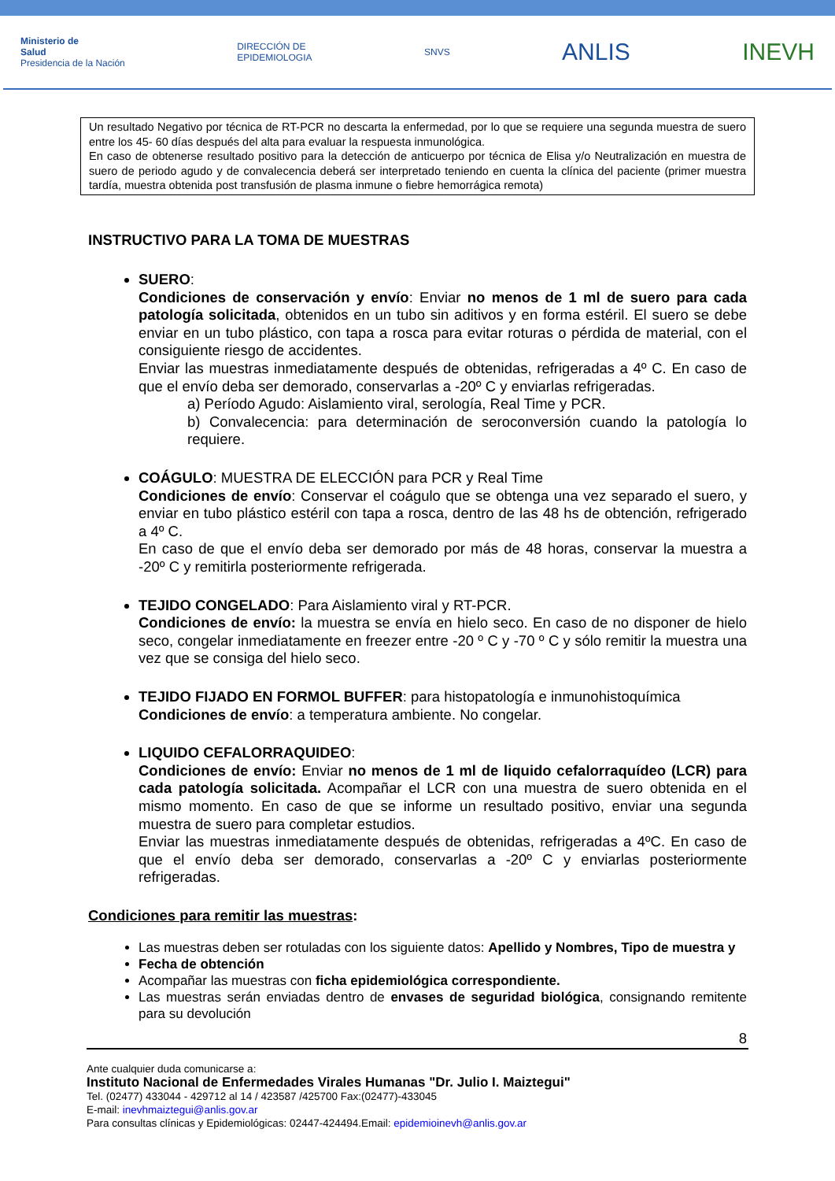Ministerio de
Salud
Presidencia de la Nación
DIRECCIÓN DE
EPIDEMIOLOGIA
SNVS
ANLIS INEVH
Un resultado Negativo por técnica de RT-PCR no descarta la enfermedad, por lo que se requiere una segunda muestra de suero entre los 45- 60 días después del alta para evaluar la respuesta inmunológica.
En caso de obtenerse resultado positivo para la detección de anticuerpo por técnica de Elisa y/o Neutralización en muestra de suero de periodo agudo y de convalecencia deberá ser interpretado teniendo en cuenta la clínica del paciente (primer muestra tardía, muestra obtenida post transfusión de plasma inmune o fiebre hemorrágica remota)
INSTRUCTIVO PARA LA TOMA DE MUESTRAS
SUERO:
Condiciones de conservación y envío: Enviar no menos de 1 ml de suero para cada patología solicitada, obtenidos en un tubo sin aditivos y en forma estéril. El suero se debe enviar en un tubo plástico, con tapa a rosca para evitar roturas o pérdida de material, con el consiguiente riesgo de accidentes.
Enviar las muestras inmediatamente después de obtenidas, refrigeradas a 4º C. En caso de que el envío deba ser demorado, conservarlas a -20º C y enviarlas refrigeradas.
a) Período Agudo: Aislamiento viral, serología, Real Time y PCR.
b) Convalecencia: para determinación de seroconversión cuando la patología lo requiere.
COÁGULO: MUESTRA DE ELECCIÓN para PCR y Real Time
Condiciones de envío: Conservar el coágulo que se obtenga una vez separado el suero, y enviar en tubo plástico estéril con tapa a rosca, dentro de las 48 hs de obtención, refrigerado a 4º C.
En caso de que el envío deba ser demorado por más de 48 horas, conservar la muestra a -20º C y remitirla posteriormente refrigerada.
TEJIDO CONGELADO: Para Aislamiento viral y RT-PCR.
Condiciones de envío: la muestra se envía en hielo seco. En caso de no disponer de hielo seco, congelar inmediatamente en freezer entre -20 º C y -70 º C y sólo remitir la muestra una vez que se consiga del hielo seco.
TEJIDO FIJADO EN FORMOL BUFFER: para histopatología e inmunohistoquímica
Condiciones de envío: a temperatura ambiente. No congelar.
LIQUIDO CEFALORRAQUIDEO:
Condiciones de envío: Enviar no menos de 1 ml de liquido cefalorraquídeo (LCR) para cada patología solicitada. Acompañar el LCR con una muestra de suero obtenida en el mismo momento. En caso de que se informe un resultado positivo, enviar una segunda muestra de suero para completar estudios.
Enviar las muestras inmediatamente después de obtenidas, refrigeradas a 4ºC. En caso de que el envío deba ser demorado, conservarlas a -20º C y enviarlas posteriormente refrigeradas.
Condiciones para remitir las muestras:
Las muestras deben ser rotuladas con los siguiente datos: Apellido y Nombres, Tipo de muestra y
Fecha de obtención
Acompañar las muestras con ficha epidemiológica correspondiente.
Las muestras serán enviadas dentro de envases de seguridad biológica, consignando remitente para su devolución
8
Ante cualquier duda comunicarse a:
Instituto Nacional de Enfermedades Virales Humanas "Dr. Julio I. Maiztegui"
Tel. (02477) 433044 - 429712 al 14 / 423587 /425700 Fax:(02477)-433045
E-mail: inevhmaiztegui@anlis.gov.ar
Para consultas clínicas y Epidemiológicas: 02447-424494.Email: epidemioinevh@anlis.gov.ar